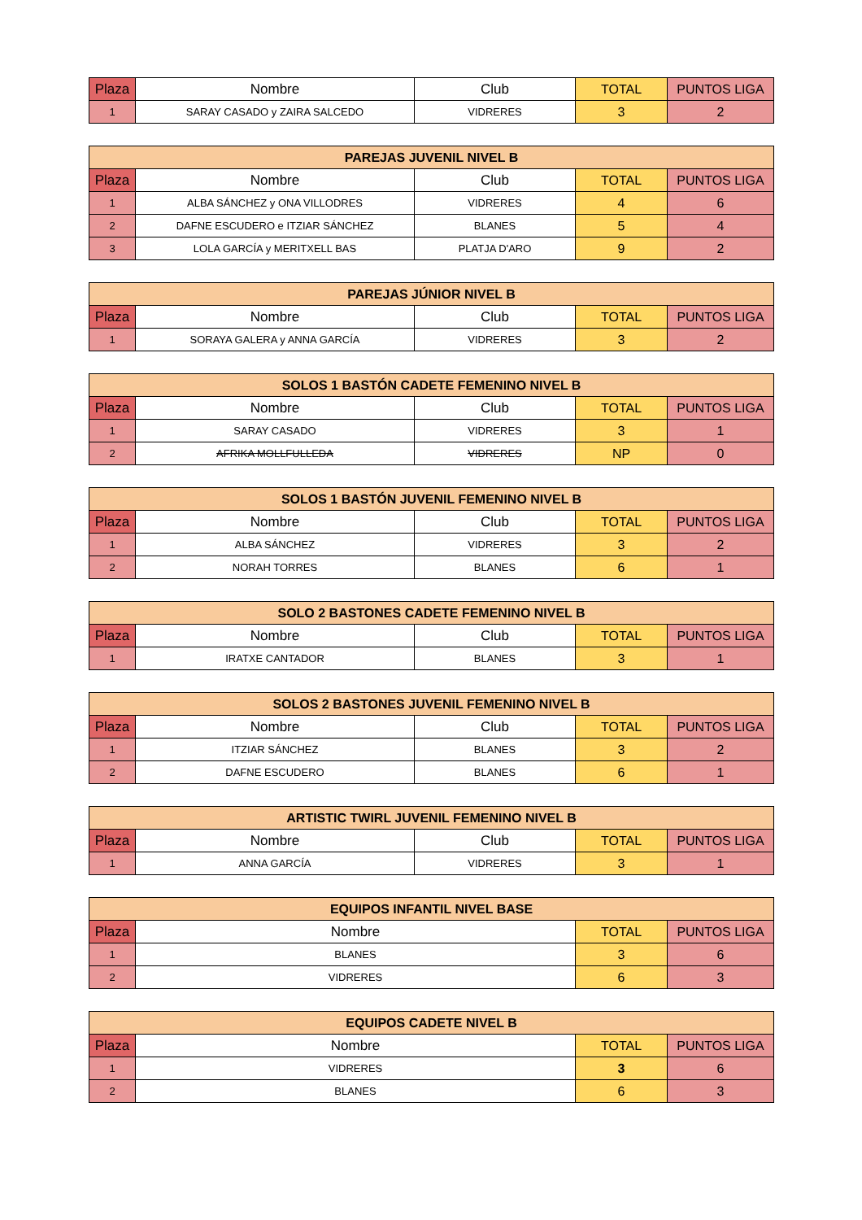| Plaza | Nombre | Club | TOTAL | PUNTOS LIGA |
| --- | --- | --- | --- | --- |
| 1 | SARAY CASADO y ZAIRA SALCEDO | VIDRERES | 3 | 2 |
| PAREJAS JUVENIL NIVEL B | | | | |
| --- | --- | --- | --- | --- |
| Plaza | Nombre | Club | TOTAL | PUNTOS LIGA |
| 1 | ALBA SÁNCHEZ y ONA VILLODRES | VIDRERES | 4 | 6 |
| 2 | DAFNE ESCUDERO e ITZIAR SÁNCHEZ | BLANES | 5 | 4 |
| 3 | LOLA GARCÍA y MERITXELL BAS | PLATJA D'ARO | 9 | 2 |
| PAREJAS JÚNIOR NIVEL B | | | | |
| --- | --- | --- | --- | --- |
| Plaza | Nombre | Club | TOTAL | PUNTOS LIGA |
| 1 | SORAYA GALERA y ANNA GARCÍA | VIDRERES | 3 | 2 |
| SOLOS 1 BASTÓN CADETE FEMENINO NIVEL B | | | | |
| --- | --- | --- | --- | --- |
| Plaza | Nombre | Club | TOTAL | PUNTOS LIGA |
| 1 | SARAY CASADO | VIDRERES | 3 | 1 |
| 2 | AFRIKA MOLLFULLEDA | VIDRERES | NP | 0 |
| SOLOS 1 BASTÓN JUVENIL FEMENINO NIVEL B | | | | |
| --- | --- | --- | --- | --- |
| Plaza | Nombre | Club | TOTAL | PUNTOS LIGA |
| 1 | ALBA SÁNCHEZ | VIDRERES | 3 | 2 |
| 2 | NORAH TORRES | BLANES | 6 | 1 |
| SOLO 2 BASTONES CADETE FEMENINO NIVEL B | | | | |
| --- | --- | --- | --- | --- |
| Plaza | Nombre | Club | TOTAL | PUNTOS LIGA |
| 1 | IRATXE CANTADOR | BLANES | 3 | 1 |
| SOLOS 2 BASTONES JUVENIL FEMENINO NIVEL B | | | | |
| --- | --- | --- | --- | --- |
| Plaza | Nombre | Club | TOTAL | PUNTOS LIGA |
| 1 | ITZIAR SÁNCHEZ | BLANES | 3 | 2 |
| 2 | DAFNE ESCUDERO | BLANES | 6 | 1 |
| ARTISTIC TWIRL JUVENIL FEMENINO NIVEL B | | | | |
| --- | --- | --- | --- | --- |
| Plaza | Nombre | Club | TOTAL | PUNTOS LIGA |
| 1 | ANNA GARCÍA | VIDRERES | 3 | 1 |
| EQUIPOS INFANTIL NIVEL BASE | | | |
| --- | --- | --- | --- |
| Plaza | Nombre | TOTAL | PUNTOS LIGA |
| 1 | BLANES | 3 | 6 |
| 2 | VIDRERES | 6 | 3 |
| EQUIPOS CADETE NIVEL B | | | |
| --- | --- | --- | --- |
| Plaza | Nombre | TOTAL | PUNTOS LIGA |
| 1 | VIDRERES | 3 | 6 |
| 2 | BLANES | 6 | 3 |